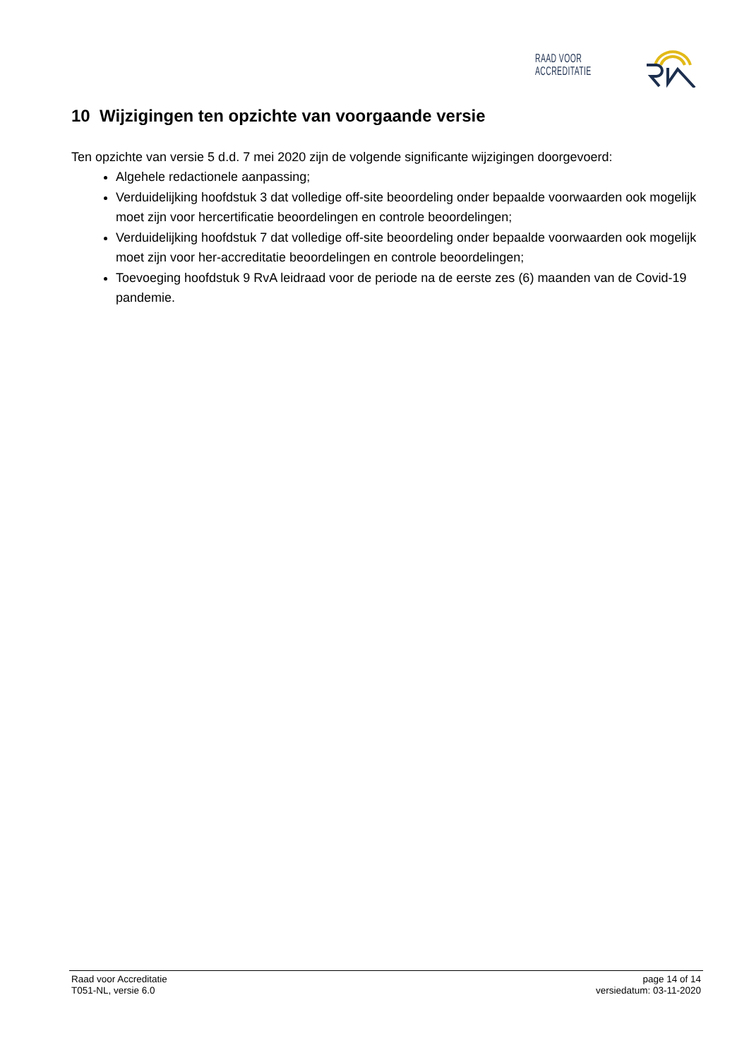RAAD VOOR ACCREDITATIE
10 Wijzigingen ten opzichte van voorgaande versie
Ten opzichte van versie 5 d.d. 7 mei 2020 zijn de volgende significante wijzigingen doorgevoerd:
Algehele redactionele aanpassing;
Verduidelijking hoofdstuk 3 dat volledige off-site beoordeling onder bepaalde voorwaarden ook mogelijk moet zijn voor hercertificatie beoordelingen en controle beoordelingen;
Verduidelijking hoofdstuk 7 dat volledige off-site beoordeling onder bepaalde voorwaarden ook mogelijk moet zijn voor her-accreditatie beoordelingen en controle beoordelingen;
Toevoeging hoofdstuk 9 RvA leidraad voor de periode na de eerste zes (6) maanden van de Covid-19 pandemie.
Raad voor Accreditatie
T051-NL, versie 6.0
page 14 of 14
versiedatum: 03-11-2020